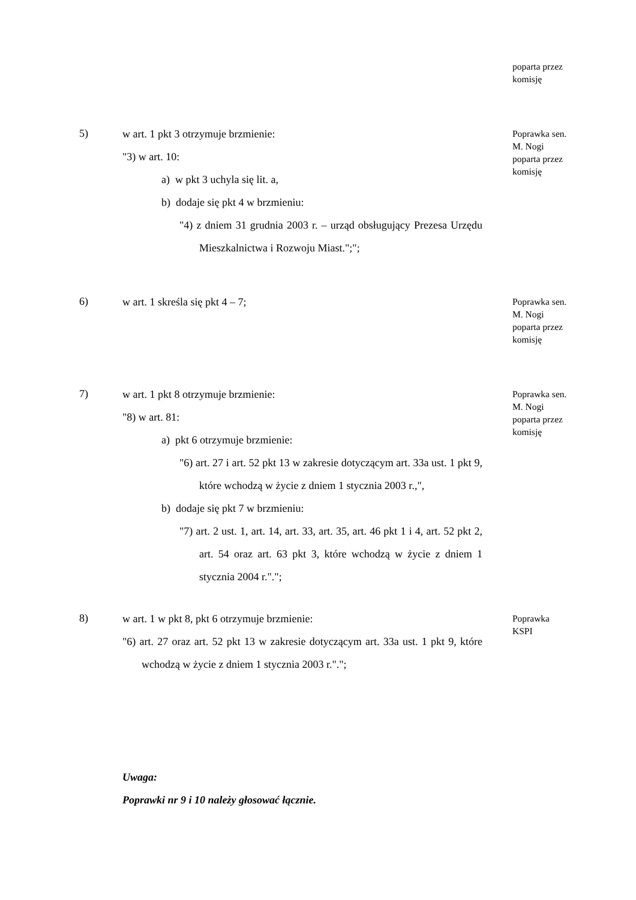poparta przez
komisję
5)
w art. 1 pkt 3 otrzymuje brzmienie:
"3) w art. 10:
a) w pkt 3 uchyla się lit. a,
b) dodaje się pkt 4 w brzmieniu:
"4) z dniem 31 grudnia 2003 r. – urząd obsługujący Prezesa Urzędu Mieszkalnictwa i Rozwoju Miast.";";
Poprawka sen.
M. Nogi
poparta przez
komisję
6)
w art. 1 skreśla się pkt 4 – 7;
Poprawka sen.
M. Nogi
poparta przez
komisję
7)
w art. 1 pkt 8 otrzymuje brzmienie:
"8) w art. 81:
a) pkt 6 otrzymuje brzmienie:
"6) art. 27 i art. 52 pkt 13 w zakresie dotyczącym art. 33a ust. 1 pkt 9, które wchodzą w życie z dniem 1 stycznia 2003 r.,",
b) dodaje się pkt 7 w brzmieniu:
"7) art. 2 ust. 1, art. 14, art. 33, art. 35, art. 46 pkt 1 i 4, art. 52 pkt 2, art. 54 oraz art. 63 pkt 3, które wchodzą w życie z dniem 1 stycznia 2004 r.".";
Poprawka sen.
M. Nogi
poparta przez
komisję
8)
w art. 1 w pkt 8, pkt 6 otrzymuje brzmienie:
"6) art. 27 oraz art. 52 pkt 13 w zakresie dotyczącym art. 33a ust. 1 pkt 9, które wchodzą w życie z dniem 1 stycznia 2003 r.".";
Poprawka
KSPI
Uwaga:
Poprawki nr 9 i 10 należy głosować łącznie.